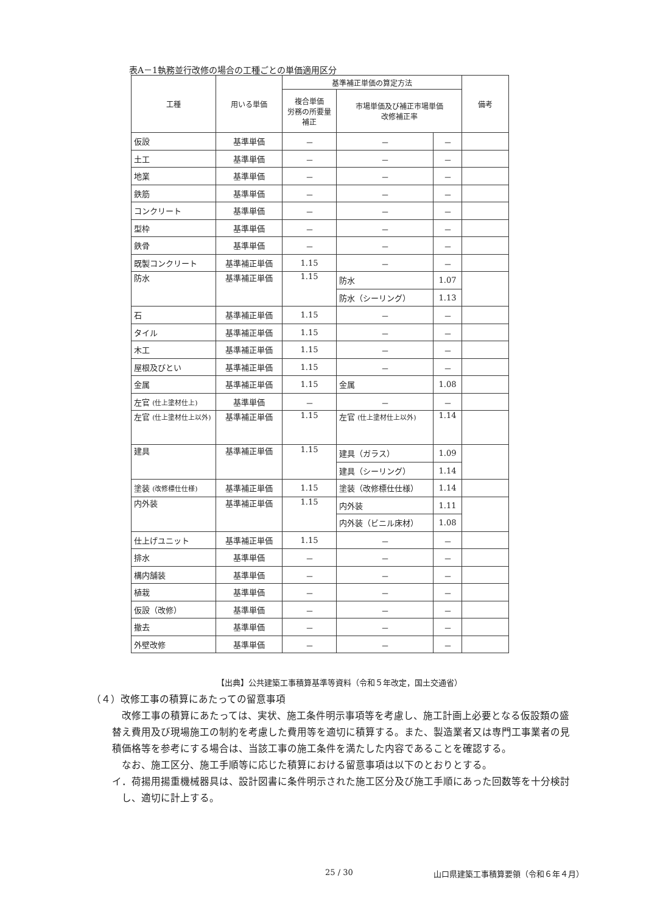表A－1執務並行改修の場合の工種ごとの単価適用区分
| 工種 | 用いる単価 | 基準補正単価の算定方法 | | | 備考 |
| --- | --- | --- | --- | --- | --- |
| | | 複合単価 労務の所要量 補正 | 市場単価及び補正市場単価 改修補正率 | | |
| 仮設 | 基準単価 | － | － | － | |
| 土工 | 基準単価 | － | － | － | |
| 地業 | 基準単価 | － | － | － | |
| 鉄筋 | 基準単価 | － | － | － | |
| コンクリート | 基準単価 | － | － | － | |
| 型枠 | 基準単価 | － | － | － | |
| 鉄骨 | 基準単価 | － | － | － | |
| 既製コンクリート | 基準補正単価 | 1.15 | － | － | |
| 防水 | 基準補正単価 | 1.15 | 防水 | 1.07 | |
| | | | 防水（シーリング） | 1.13 | |
| 石 | 基準補正単価 | 1.15 | － | － | |
| タイル | 基準補正単価 | 1.15 | － | － | |
| 木工 | 基準補正単価 | 1.15 | － | － | |
| 屋根及びとい | 基準補正単価 | 1.15 | － | － | |
| 金属 | 基準補正単価 | 1.15 | 金属 | 1.08 | |
| 左官 (仕上塗材仕上) | 基準単価 | － | － | － | |
| 左官 (仕上塗材仕上以外) | 基準補正単価 | 1.15 | 左官 (仕上塗材仕上以外) | 1.14 | |
| 建具 | 基準補正単価 | 1.15 | 建具（ガラス） | 1.09 | |
| | | | 建具（シーリング） | 1.14 | |
| 塗装 (改修標仕仕様) | 基準補正単価 | 1.15 | 塗装（改修標仕仕様） | 1.14 | |
| 内外装 | 基準補正単価 | 1.15 | 内外装 | 1.11 | |
| | | | 内外装（ビニル床材） | 1.08 | |
| 仕上げユニット | 基準補正単価 | 1.15 | － | － | |
| 排水 | 基準単価 | － | － | － | |
| 構内舗装 | 基準単価 | － | － | － | |
| 植栽 | 基準単価 | － | － | － | |
| 仮設（改修） | 基準単価 | － | － | － | |
| 撤去 | 基準単価 | － | － | － | |
| 外壁改修 | 基準単価 | － | － | － | |
【出典】公共建築工事積算基準等資料（令和５年改定，国土交通省）
（４）改修工事の積算にあたっての留意事項
改修工事の積算にあたっては、実状、施工条件明示事項等を考慮し、施工計画上必要となる仮設類の盛替え費用及び現場施工の制約を考慮した費用等を適切に積算する。また、製造業者又は専門工事業者の見積価格等を参考にする場合は、当該工事の施工条件を満たした内容であることを確認する。
なお、施工区分、施工手順等に応じた積算における留意事項は以下のとおりとする。
イ．荷揚用揚重機械器具は、設計図書に条件明示された施工区分及び施工手順にあった回数等を十分検討し、適切に計上する。
25 / 30
山口県建築工事積算要領（令和６年４月）